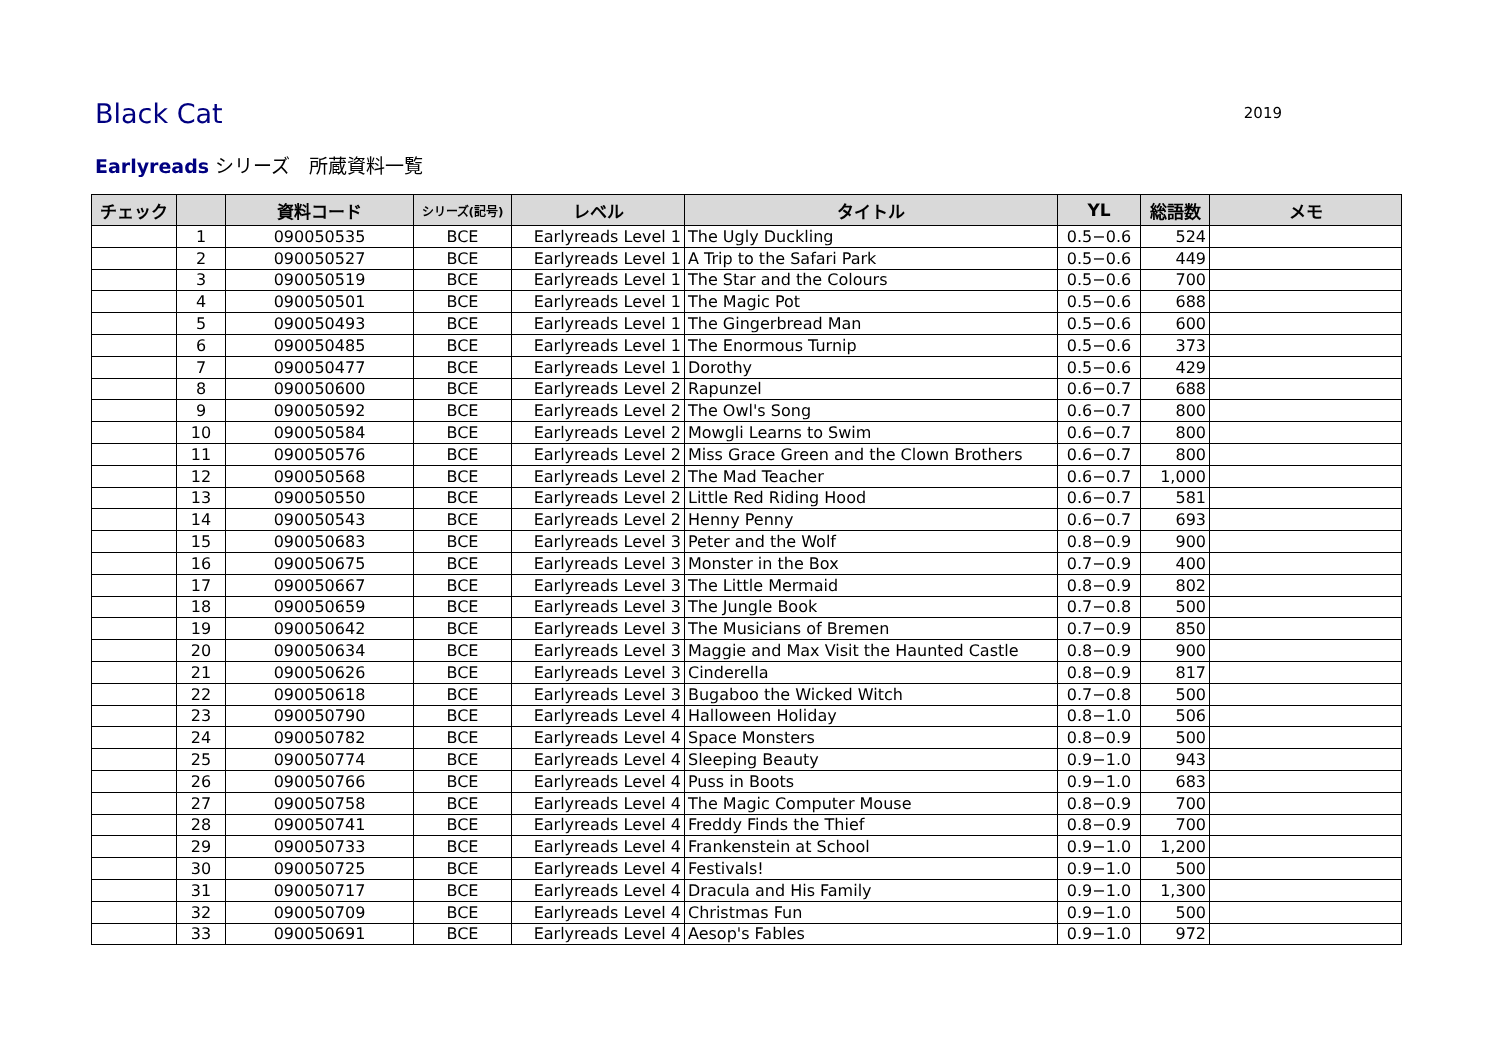Black Cat
2019
Earlyreads シリーズ　所蔵資料一覧
| チェック | | 資料コード | シリーズ(記号) | レベル | タイトル | YL | 総語数 | メモ |
| --- | --- | --- | --- | --- | --- | --- | --- | --- |
| | 1 | 090050535 | BCE | Earlyreads Level 1 | The Ugly Duckling | 0.5−0.6 | 524 | |
| | 2 | 090050527 | BCE | Earlyreads Level 1 | A Trip to the Safari Park | 0.5−0.6 | 449 | |
| | 3 | 090050519 | BCE | Earlyreads Level 1 | The Star and the Colours | 0.5−0.6 | 700 | |
| | 4 | 090050501 | BCE | Earlyreads Level 1 | The Magic Pot | 0.5−0.6 | 688 | |
| | 5 | 090050493 | BCE | Earlyreads Level 1 | The Gingerbread Man | 0.5−0.6 | 600 | |
| | 6 | 090050485 | BCE | Earlyreads Level 1 | The Enormous Turnip | 0.5−0.6 | 373 | |
| | 7 | 090050477 | BCE | Earlyreads Level 1 | Dorothy | 0.5−0.6 | 429 | |
| | 8 | 090050600 | BCE | Earlyreads Level 2 | Rapunzel | 0.6−0.7 | 688 | |
| | 9 | 090050592 | BCE | Earlyreads Level 2 | The Owl's Song | 0.6−0.7 | 800 | |
| | 10 | 090050584 | BCE | Earlyreads Level 2 | Mowgli Learns to Swim | 0.6−0.7 | 800 | |
| | 11 | 090050576 | BCE | Earlyreads Level 2 | Miss Grace Green and the Clown Brothers | 0.6−0.7 | 800 | |
| | 12 | 090050568 | BCE | Earlyreads Level 2 | The Mad Teacher | 0.6−0.7 | 1,000 | |
| | 13 | 090050550 | BCE | Earlyreads Level 2 | Little Red Riding Hood | 0.6−0.7 | 581 | |
| | 14 | 090050543 | BCE | Earlyreads Level 2 | Henny Penny | 0.6−0.7 | 693 | |
| | 15 | 090050683 | BCE | Earlyreads Level 3 | Peter and the Wolf | 0.8−0.9 | 900 | |
| | 16 | 090050675 | BCE | Earlyreads Level 3 | Monster in the Box | 0.7−0.9 | 400 | |
| | 17 | 090050667 | BCE | Earlyreads Level 3 | The Little Mermaid | 0.8−0.9 | 802 | |
| | 18 | 090050659 | BCE | Earlyreads Level 3 | The Jungle Book | 0.7−0.8 | 500 | |
| | 19 | 090050642 | BCE | Earlyreads Level 3 | The Musicians of Bremen | 0.7−0.9 | 850 | |
| | 20 | 090050634 | BCE | Earlyreads Level 3 | Maggie and Max Visit the Haunted Castle | 0.8−0.9 | 900 | |
| | 21 | 090050626 | BCE | Earlyreads Level 3 | Cinderella | 0.8−0.9 | 817 | |
| | 22 | 090050618 | BCE | Earlyreads Level 3 | Bugaboo the Wicked Witch | 0.7−0.8 | 500 | |
| | 23 | 090050790 | BCE | Earlyreads Level 4 | Halloween Holiday | 0.8−1.0 | 506 | |
| | 24 | 090050782 | BCE | Earlyreads Level 4 | Space Monsters | 0.8−0.9 | 500 | |
| | 25 | 090050774 | BCE | Earlyreads Level 4 | Sleeping Beauty | 0.9−1.0 | 943 | |
| | 26 | 090050766 | BCE | Earlyreads Level 4 | Puss in Boots | 0.9−1.0 | 683 | |
| | 27 | 090050758 | BCE | Earlyreads Level 4 | The Magic Computer Mouse | 0.8−0.9 | 700 | |
| | 28 | 090050741 | BCE | Earlyreads Level 4 | Freddy Finds the Thief | 0.8−0.9 | 700 | |
| | 29 | 090050733 | BCE | Earlyreads Level 4 | Frankenstein at School | 0.9−1.0 | 1,200 | |
| | 30 | 090050725 | BCE | Earlyreads Level 4 | Festivals! | 0.9−1.0 | 500 | |
| | 31 | 090050717 | BCE | Earlyreads Level 4 | Dracula and His Family | 0.9−1.0 | 1,300 | |
| | 32 | 090050709 | BCE | Earlyreads Level 4 | Christmas Fun | 0.9−1.0 | 500 | |
| | 33 | 090050691 | BCE | Earlyreads Level 4 | Aesop's Fables | 0.9−1.0 | 972 | |